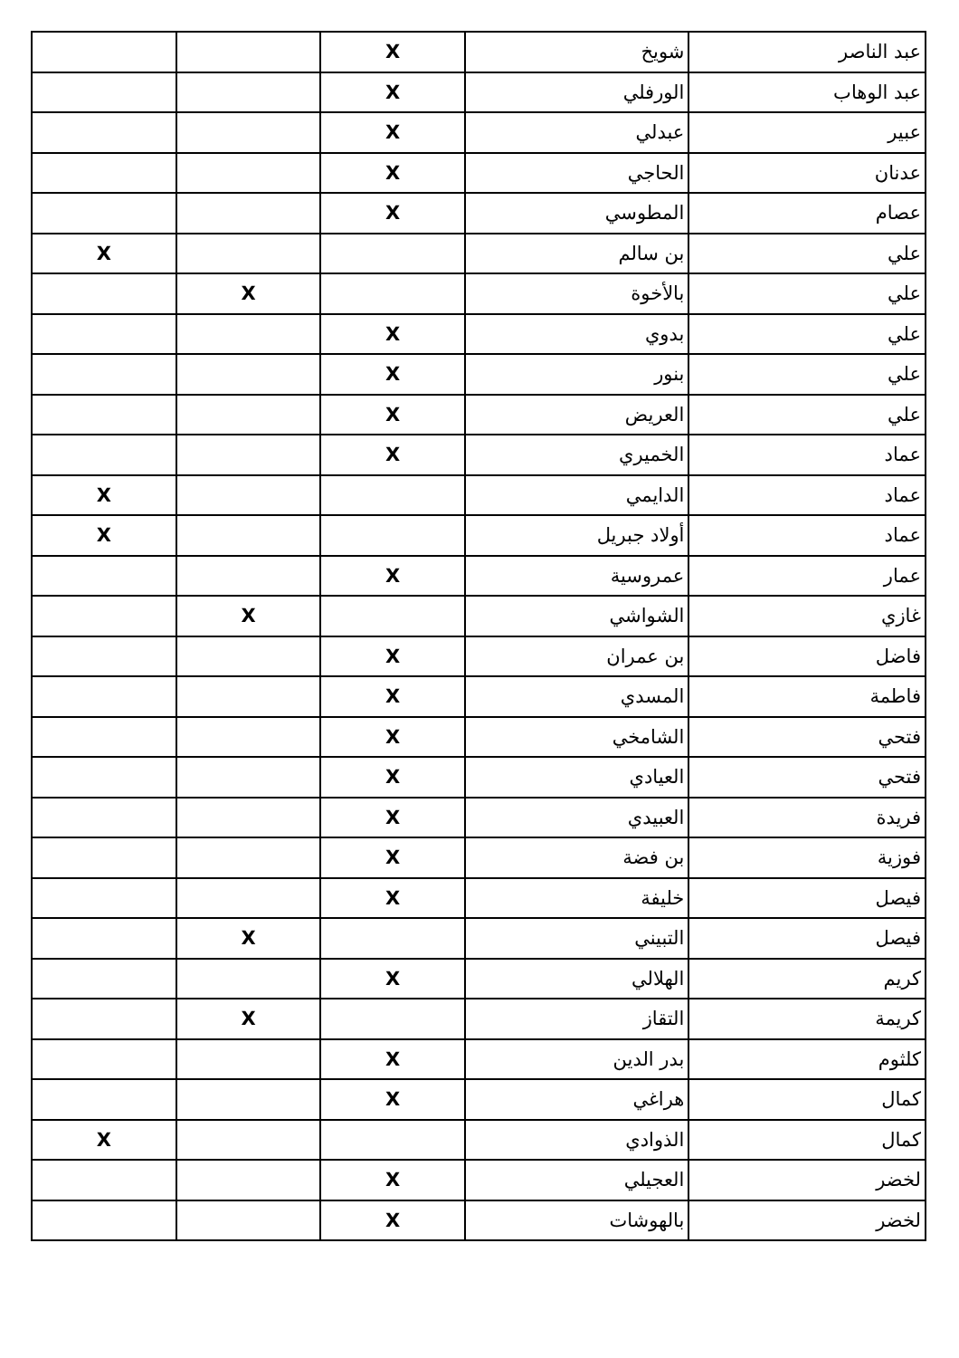| عبد الناصر | شويخ | X | | |
| عبد الوهاب | الورفلي | X | | |
| عبير | عبدلي | X | | |
| عدنان | الحاجي | X | | |
| عصام | المطوسي | X | | |
| علي | بن سالم | | | X |
| علي | بالأخوة | | X | |
| علي | بدوي | X | | |
| علي | بنور | X | | |
| علي | العريض | X | | |
| عماد | الخميري | X | | |
| عماد | الدايمي | | | X |
| عماد | أولاد جبريل | | | X |
| عمار | عمروسية | X | | |
| غازي | الشواشي | | X | |
| فاضل | بن عمران | X | | |
| فاطمة | المسدي | X | | |
| فتحي | الشامخي | X | | |
| فتحي | العيادي | X | | |
| فريدة | العبيدي | X | | |
| فوزية | بن فضة | X | | |
| فيصل | خليفة | X | | |
| فيصل | التبيني | | X | |
| كريم | الهلالي | X | | |
| كريمة | التقاز | | X | |
| كلثوم | بدر الدين | X | | |
| كمال | هراغي | X | | |
| كمال | الذوادي | | | X |
| لخضر | العجيلي | X | | |
| لخضر | بالهوشات | X | | |